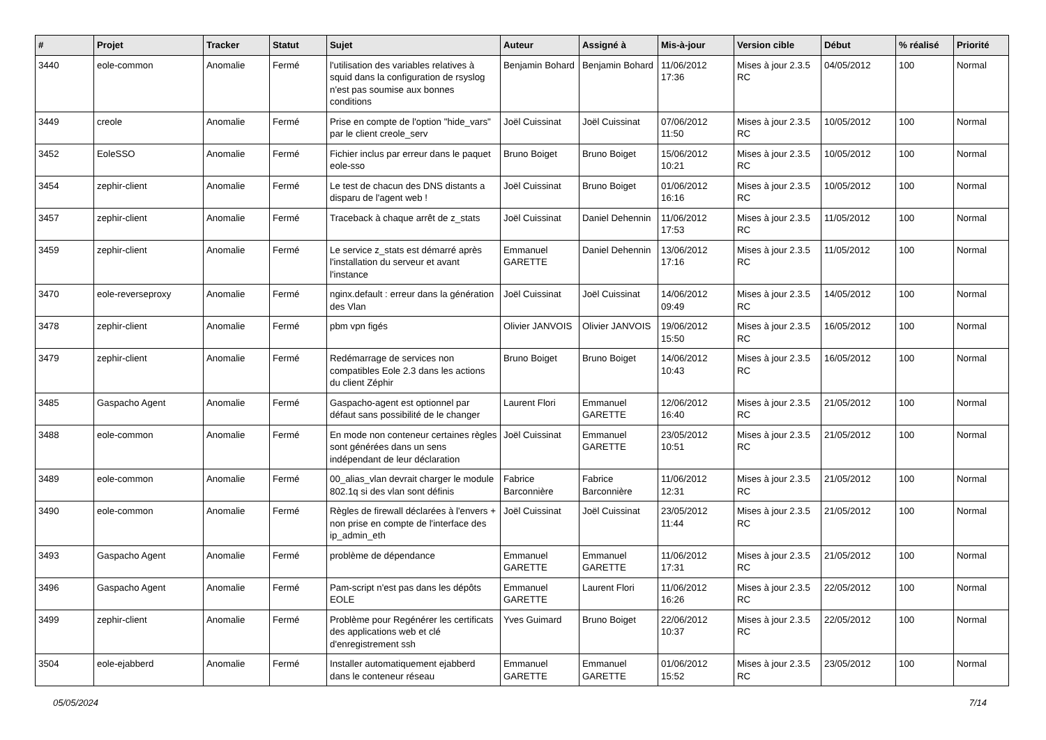| # | Projet | Tracker | Statut | Sujet | Auteur | Assigné à | Mis-à-jour | Version cible | Début | % réalisé | Priorité |
| --- | --- | --- | --- | --- | --- | --- | --- | --- | --- | --- | --- |
| 3440 | eole-common | Anomalie | Fermé | l'utilisation des variables relatives à squid dans la configuration de rsyslog n'est pas soumise aux bonnes conditions | Benjamin Bohard | Benjamin Bohard | 11/06/2012 17:36 | Mises à jour 2.3.5 RC | 04/05/2012 | 100 | Normal |
| 3449 | creole | Anomalie | Fermé | Prise en compte de l'option "hide_vars" par le client creole_serv | Joël Cuissinat | Joël Cuissinat | 07/06/2012 11:50 | Mises à jour 2.3.5 RC | 10/05/2012 | 100 | Normal |
| 3452 | EoleSSO | Anomalie | Fermé | Fichier inclus par erreur dans le paquet eole-sso | Bruno Boiget | Bruno Boiget | 15/06/2012 10:21 | Mises à jour 2.3.5 RC | 10/05/2012 | 100 | Normal |
| 3454 | zephir-client | Anomalie | Fermé | Le test de chacun des DNS distants a disparu de l'agent web ! | Joël Cuissinat | Bruno Boiget | 01/06/2012 16:16 | Mises à jour 2.3.5 RC | 10/05/2012 | 100 | Normal |
| 3457 | zephir-client | Anomalie | Fermé | Traceback à chaque arrêt de z_stats | Joël Cuissinat | Daniel Dehennin | 11/06/2012 17:53 | Mises à jour 2.3.5 RC | 11/05/2012 | 100 | Normal |
| 3459 | zephir-client | Anomalie | Fermé | Le service z_stats est démarré après l'installation du serveur et avant l'instance | Emmanuel GARETTE | Daniel Dehennin | 13/06/2012 17:16 | Mises à jour 2.3.5 RC | 11/05/2012 | 100 | Normal |
| 3470 | eole-reverseproxy | Anomalie | Fermé | nginx.default : erreur dans la génération des Vlan | Joël Cuissinat | Joël Cuissinat | 14/06/2012 09:49 | Mises à jour 2.3.5 RC | 14/05/2012 | 100 | Normal |
| 3478 | zephir-client | Anomalie | Fermé | pbm vpn figés | Olivier JANVOIS | Olivier JANVOIS | 19/06/2012 15:50 | Mises à jour 2.3.5 RC | 16/05/2012 | 100 | Normal |
| 3479 | zephir-client | Anomalie | Fermé | Redémarrage de services non compatibles Eole 2.3 dans les actions du client Zéphir | Bruno Boiget | Bruno Boiget | 14/06/2012 10:43 | Mises à jour 2.3.5 RC | 16/05/2012 | 100 | Normal |
| 3485 | Gaspacho Agent | Anomalie | Fermé | Gaspacho-agent est optionnel par défaut sans possibilité de le changer | Laurent Flori | Emmanuel GARETTE | 12/06/2012 16:40 | Mises à jour 2.3.5 RC | 21/05/2012 | 100 | Normal |
| 3488 | eole-common | Anomalie | Fermé | En mode non conteneur certaines règles sont générées dans un sens indépendant de leur déclaration | Joël Cuissinat | Emmanuel GARETTE | 23/05/2012 10:51 | Mises à jour 2.3.5 RC | 21/05/2012 | 100 | Normal |
| 3489 | eole-common | Anomalie | Fermé | 00_alias_vlan devrait charger le module 802.1q si des vlan sont définis | Fabrice Barconnière | Fabrice Barconnière | 11/06/2012 12:31 | Mises à jour 2.3.5 RC | 21/05/2012 | 100 | Normal |
| 3490 | eole-common | Anomalie | Fermé | Règles de firewall déclarées à l'envers + non prise en compte de l'interface des ip_admin_eth | Joël Cuissinat | Joël Cuissinat | 23/05/2012 11:44 | Mises à jour 2.3.5 RC | 21/05/2012 | 100 | Normal |
| 3493 | Gaspacho Agent | Anomalie | Fermé | problème de dépendance | Emmanuel GARETTE | Emmanuel GARETTE | 11/06/2012 17:31 | Mises à jour 2.3.5 RC | 21/05/2012 | 100 | Normal |
| 3496 | Gaspacho Agent | Anomalie | Fermé | Pam-script n'est pas dans les dépôts EOLE | Emmanuel GARETTE | Laurent Flori | 11/06/2012 16:26 | Mises à jour 2.3.5 RC | 22/05/2012 | 100 | Normal |
| 3499 | zephir-client | Anomalie | Fermé | Problème pour Regénérer les certificats des applications web et clé d'enregistrement ssh | Yves Guimard | Bruno Boiget | 22/06/2012 10:37 | Mises à jour 2.3.5 RC | 22/05/2012 | 100 | Normal |
| 3504 | eole-ejabberd | Anomalie | Fermé | Installer automatiquement ejabberd dans le conteneur réseau | Emmanuel GARETTE | Emmanuel GARETTE | 01/06/2012 15:52 | Mises à jour 2.3.5 RC | 23/05/2012 | 100 | Normal |
05/05/2024 7/14